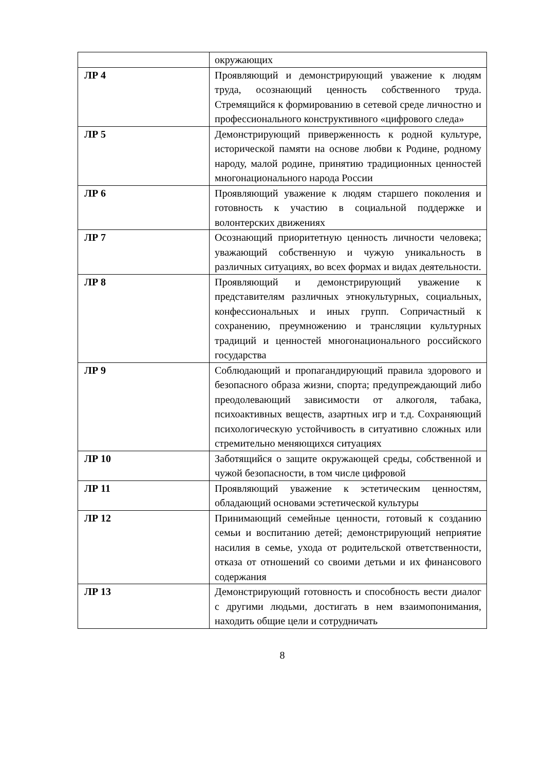| | окружающих |
| ЛР 4 | Проявляющий и демонстрирующий уважение к людям труда, осознающий ценность собственного труда. Стремящийся к формированию в сетевой среде личностно и профессионального конструктивного «цифрового следа» |
| ЛР 5 | Демонстрирующий приверженность к родной культуре, исторической памяти на основе любви к Родине, родному народу, малой родине, принятию традиционных ценностей многонационального народа России |
| ЛР 6 | Проявляющий уважение к людям старшего поколения и готовность к участию в социальной поддержке и волонтерских движениях |
| ЛР 7 | Осознающий приоритетную ценность личности человека; уважающий собственную и чужую уникальность в различных ситуациях, во всех формах и видах деятельности. |
| ЛР 8 | Проявляющий и демонстрирующий уважение к представителям различных этнокультурных, социальных, конфессиональных и иных групп. Сопричастный к сохранению, преумножению и трансляции культурных традиций и ценностей многонационального российского государства |
| ЛР 9 | Соблюдающий и пропагандирующий правила здорового и безопасного образа жизни, спорта; предупреждающий либо преодолевающий зависимости от алкоголя, табака, психоактивных веществ, азартных игр и т.д. Сохраняющий психологическую устойчивость в ситуативно сложных или стремительно меняющихся ситуациях |
| ЛР 10 | Заботящийся о защите окружающей среды, собственной и чужой безопасности, в том числе цифровой |
| ЛР 11 | Проявляющий уважение к эстетическим ценностям, обладающий основами эстетической культуры |
| ЛР 12 | Принимающий семейные ценности, готовый к созданию семьи и воспитанию детей; демонстрирующий неприятие насилия в семье, ухода от родительской ответственности, отказа от отношений со своими детьми и их финансового содержания |
| ЛР 13 | Демонстрирующий готовность и способность вести диалог с другими людьми, достигать в нем взаимопонимания, находить общие цели и сотрудничать |
8